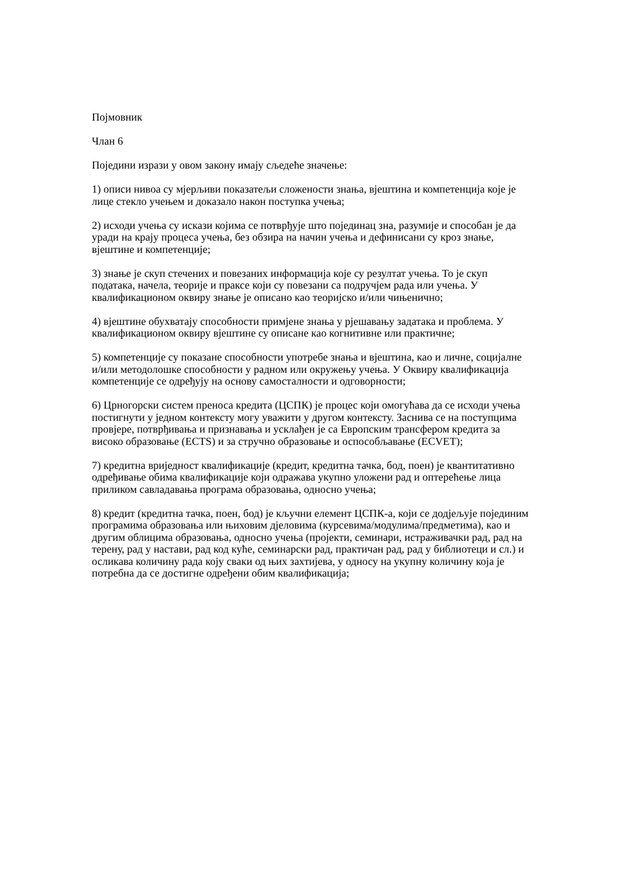Појмовник
Члан 6
Поједини изрази у овом закону имају сљедеће значење:
1) описи нивоа су мјерљиви показатељи сложености знања, вјештина и компетенција које је лице стекло учењем и доказало након поступка учења;
2) исходи учења су искази којима се потврђује што појединац зна, разумије и способан је да уради на крају процеса учења, без обзира на начин учења и дефинисани су кроз знање, вјештине и компетенције;
3) знање је скуп стечених и повезаних информација које су резултат учења. То је скуп података, начела, теорије и праксе који су повезани са подручјем рада или учења. У квалификационом оквиру знање је описано као теоријско и/или чињенично;
4) вјештине обухватају способности примјене знања у рјешавању задатака и проблема. У квалификационом оквиру вјештине су описане као когнитивне или практичне;
5) компетенције су показане способности употребе знања и вјештина, као и личне, социјалне и/или методолошке способности у радном или окружењу учења. У Оквиру квалификација компетенције се одређују на основу самосталности и одговорности;
6) Црногорски систем преноса кредита (ЦСПК) је процес који омогућава да се исходи учења постигнути у једном контексту могу уважити у другом контексту. Заснива се на поступцима провјере, потврђивања и признавања и усклађен је са Европским трансфером кредита за високо образовање (ECTS) и за стручно образовање и оспособљавање (ECVET);
7) кредитна вриједност квалификације (кредит, кредитна тачка, бод, поен) је квантитативно одређивање обима квалификације који одражава укупно уложени рад и оптерећење лица приликом савладавања програма образовања, односно учења;
8) кредит (кредитна тачка, поен, бод) је кључни елемент ЦСПК-а, који се додјељује појединим програмима образовања или њиховим дјеловима (курсевима/модулима/предметима), као и другим облицима образовања, односно учења (пројекти, семинари, истраживачки рад, рад на терену, рад у настави, рад код куће, семинарски рад, практичан рад, рад у библиотеци и сл.) и осликава количину рада коју сваки од њих захтијева, у односу на укупну количину која је потребна да се достигне одређени обим квалификација;